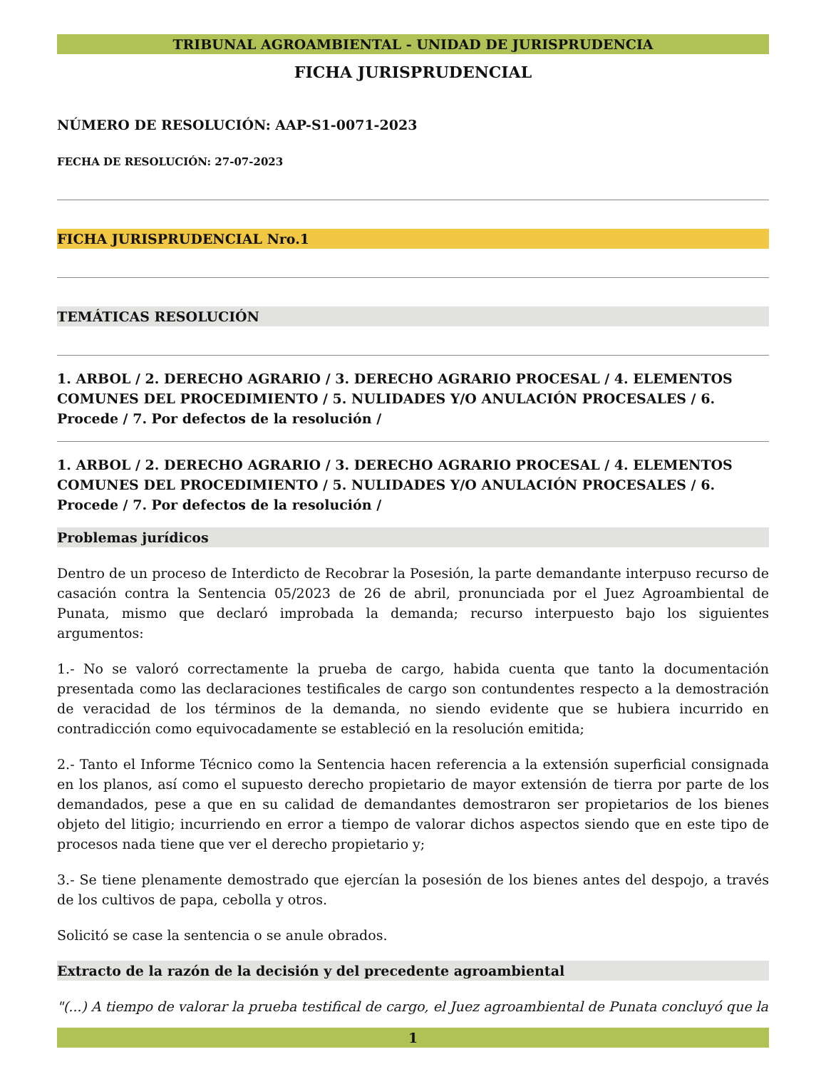TRIBUNAL AGROAMBIENTAL - UNIDAD DE JURISPRUDENCIA
FICHA JURISPRUDENCIAL
NÚMERO DE RESOLUCIÓN: AAP-S1-0071-2023
FECHA DE RESOLUCIÓN: 27-07-2023
FICHA JURISPRUDENCIAL Nro.1
TEMÁTICAS RESOLUCIÓN
1. ARBOL / 2. DERECHO AGRARIO / 3. DERECHO AGRARIO PROCESAL / 4. ELEMENTOS COMUNES DEL PROCEDIMIENTO / 5. NULIDADES Y/O ANULACIÓN PROCESALES / 6. Procede / 7. Por defectos de la resolución /
1. ARBOL / 2. DERECHO AGRARIO / 3. DERECHO AGRARIO PROCESAL / 4. ELEMENTOS COMUNES DEL PROCEDIMIENTO / 5. NULIDADES Y/O ANULACIÓN PROCESALES / 6. Procede / 7. Por defectos de la resolución /
Problemas jurídicos
Dentro de un proceso de Interdicto de Recobrar la Posesión, la parte demandante interpuso recurso de casación contra la Sentencia 05/2023 de 26 de abril, pronunciada por el Juez Agroambiental de Punata, mismo que declaró improbada la demanda; recurso interpuesto bajo los siguientes argumentos:
1.- No se valoró correctamente la prueba de cargo, habida cuenta que tanto la documentación presentada como las declaraciones testificales de cargo son contundentes respecto a la demostración de veracidad de los términos de la demanda, no siendo evidente que se hubiera incurrido en contradicción como equivocadamente se estableció en la resolución emitida;
2.- Tanto el Informe Técnico como la Sentencia hacen referencia a la extensión superficial consignada en los planos, así como el supuesto derecho propietario de mayor extensión de tierra por parte de los demandados, pese a que en su calidad de demandantes demostraron ser propietarios de los bienes objeto del litigio; incurriendo en error a tiempo de valorar dichos aspectos siendo que en este tipo de procesos nada tiene que ver el derecho propietario y;
3.- Se tiene plenamente demostrado que ejercían la posesión de los bienes antes del despojo, a través de los cultivos de papa, cebolla y otros.
Solicitó se case la sentencia o se anule obrados.
Extracto de la razón de la decisión y del precedente agroambiental
"(...) A tiempo de valorar la prueba testifical de cargo, el Juez agroambiental de Punata concluyó que la
1